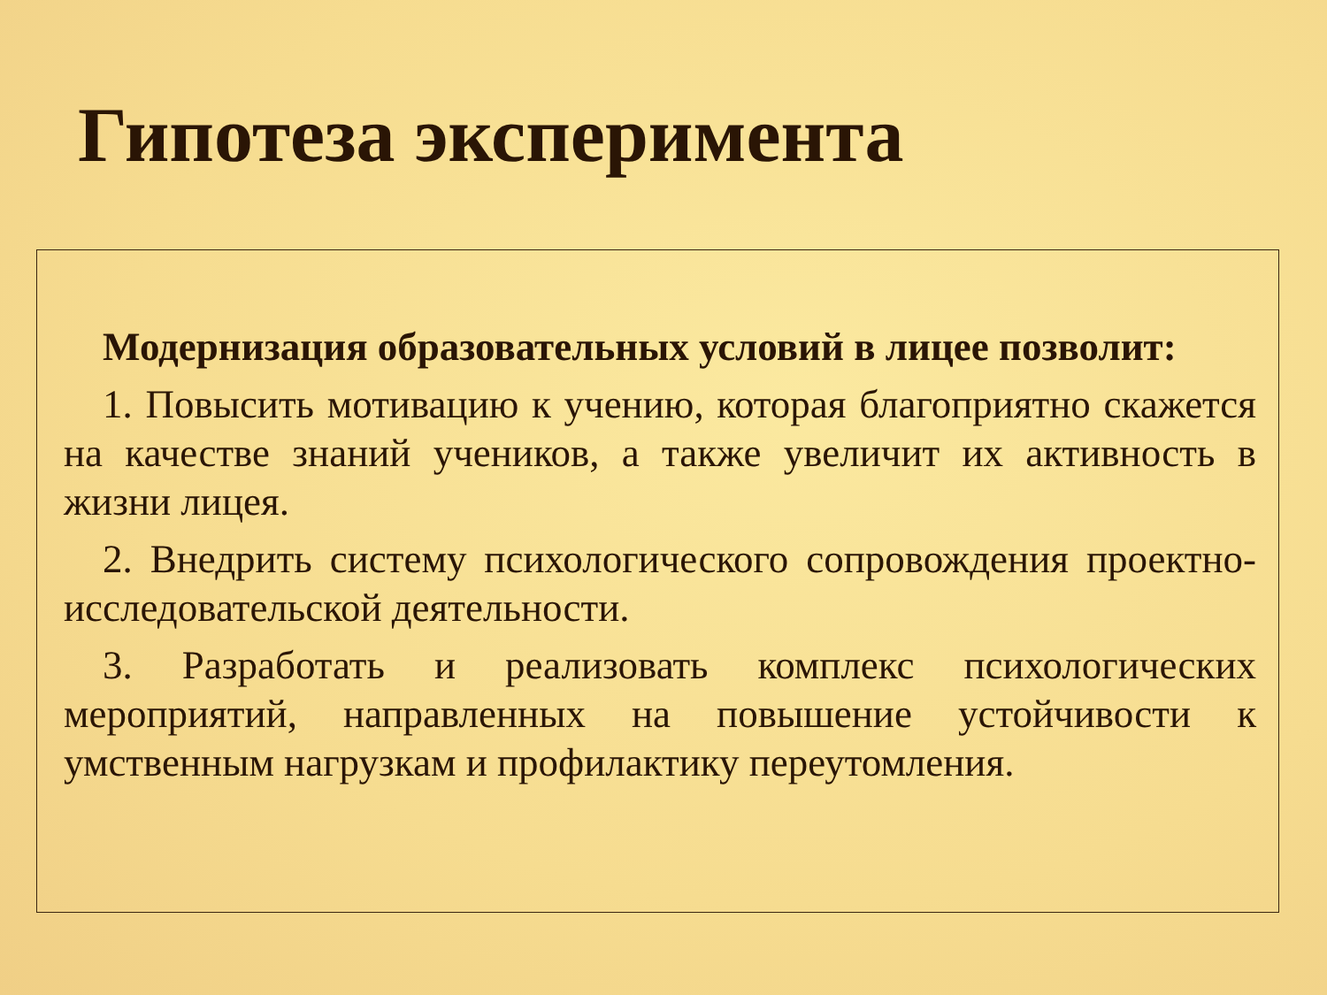Гипотеза эксперимента
Модернизация образовательных условий в лицее позволит:
1. Повысить мотивацию к учению, которая благоприятно скажется на качестве знаний учеников, а также увеличит их активность в жизни лицея.
2. Внедрить систему психологического сопровождения проектно-исследовательской деятельности.
3. Разработать и реализовать комплекс психологических мероприятий, направленных на повышение устойчивости к умственным нагрузкам и профилактику переутомления.